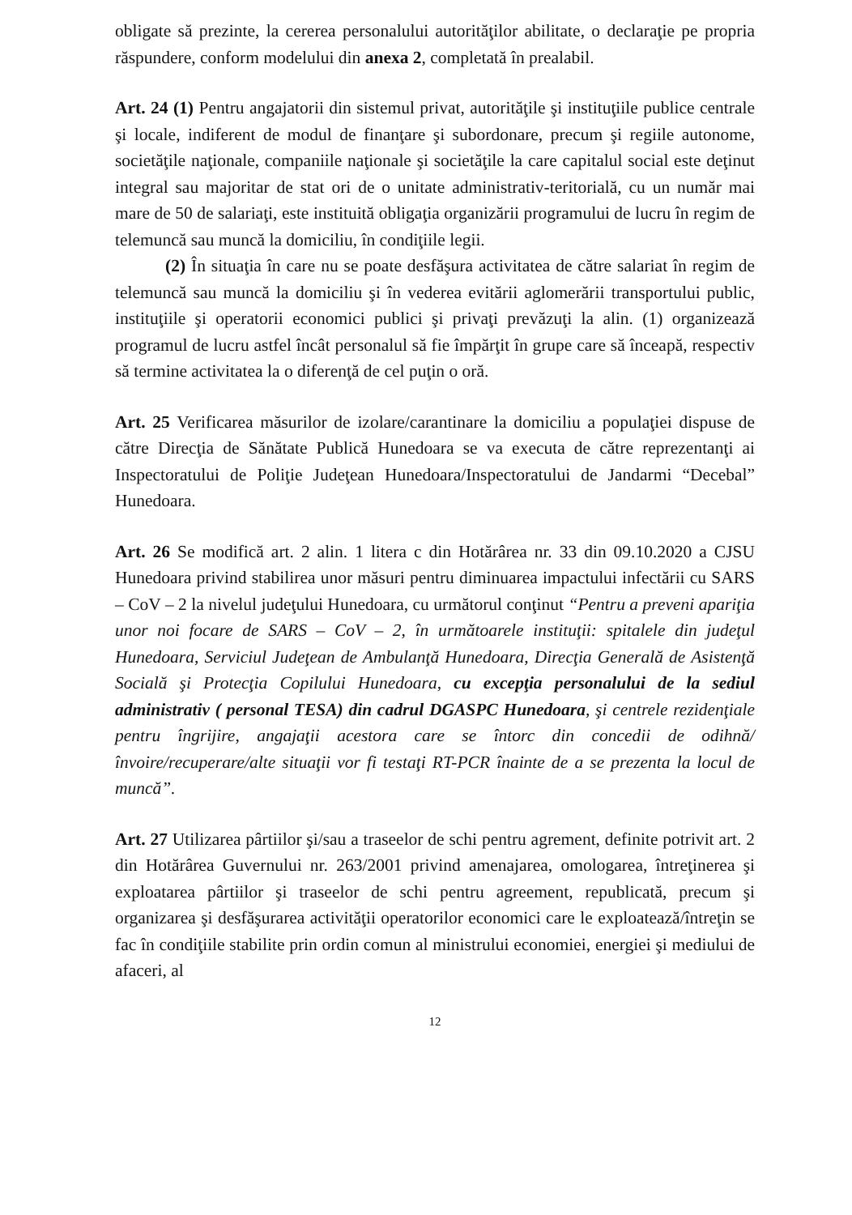obligate să prezinte, la cererea personalului autorităţilor abilitate, o declaraţie pe propria răspundere, conform modelului din anexa 2, completată în prealabil.
Art. 24 (1) Pentru angajatorii din sistemul privat, autorităţile şi instituţiile publice centrale şi locale, indiferent de modul de finanţare şi subordonare, precum şi regiile autonome, societăţile naţionale, companiile naţionale şi societăţile la care capitalul social este deţinut integral sau majoritar de stat ori de o unitate administrativ-teritorială, cu un număr mai mare de 50 de salariaţi, este instituită obligaţia organizării programului de lucru în regim de telemuncă sau muncă la domiciliu, în condiţiile legii.
(2) În situaţia în care nu se poate desfăşura activitatea de către salariat în regim de telemuncă sau muncă la domiciliu şi în vederea evitării aglomerării transportului public, instituţiile şi operatorii economici publici şi privaţi prevăzuţi la alin. (1) organizează programul de lucru astfel încât personalul să fie împărţit în grupe care să înceapă, respectiv să termine activitatea la o diferenţă de cel puţin o oră.
Art. 25 Verificarea măsurilor de izolare/carantinare la domiciliu a populaţiei dispuse de către Direcţia de Sănătate Publică Hunedoara se va executa de către reprezentanţi ai Inspectoratului de Poliţie Judeţean Hunedoara/Inspectoratului de Jandarmi “Decebal” Hunedoara.
Art. 26 Se modifică art. 2 alin. 1 litera c din Hotărârea nr. 33 din 09.10.2020 a CJSU Hunedoara privind stabilirea unor măsuri pentru diminuarea impactului infectării cu SARS – CoV – 2 la nivelul judeţului Hunedoara, cu următorul conţinut “Pentru a preveni apariţia unor noi focare de SARS – CoV – 2, în următoarele instituţii: spitalele din judeţul Hunedoara, Serviciul Judeţean de Ambulanţă Hunedoara, Direcţia Generală de Asistenţă Socială şi Protecţia Copilului Hunedoara, cu excepţia personalului de la sediul administrativ ( personal TESA) din cadrul DGASPC Hunedoara, şi centrele rezidenţiale pentru îngrijire, angajaţii acestora care se întorc din concedii de odihnă/învoire/recuperare/alte situaţii vor fi testaţi RT-PCR înainte de a se prezenta la locul de muncă”.
Art. 27 Utilizarea pârtiilor şi/sau a traseelor de schi pentru agrement, definite potrivit art. 2 din Hotărârea Guvernului nr. 263/2001 privind amenajarea, omologarea, întreţinerea şi exploatarea pârtiilor şi traseelor de schi pentru agreement, republicată, precum şi organizarea şi desfăşurarea activităţii operatorilor economici care le exploatează/întreţin se fac în condiţiile stabilite prin ordin comun al ministrului economiei, energiei şi mediului de afaceri, al
12